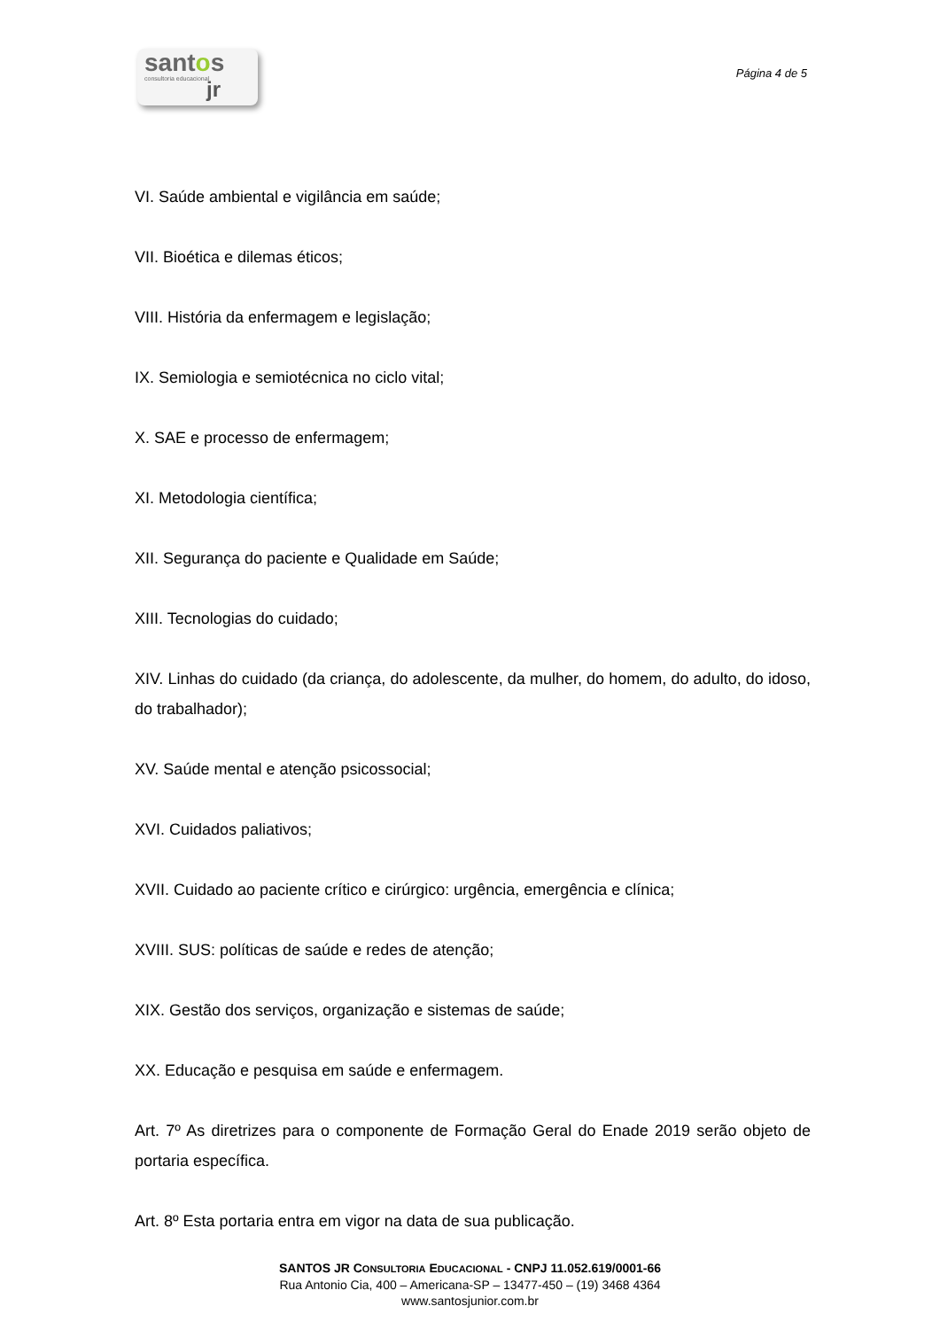santos
consultoria educacional
jr
Página 4 de 5
VI. Saúde ambiental e vigilância em saúde;
VII. Bioética e dilemas éticos;
VIII. História da enfermagem e legislação;
IX. Semiologia e semiotécnica no ciclo vital;
X. SAE e processo de enfermagem;
XI. Metodologia científica;
XII. Segurança do paciente e Qualidade em Saúde;
XIII. Tecnologias do cuidado;
XIV. Linhas do cuidado (da criança, do adolescente, da mulher, do homem, do adulto, do idoso, do trabalhador);
XV. Saúde mental e atenção psicossocial;
XVI. Cuidados paliativos;
XVII. Cuidado ao paciente crítico e cirúrgico: urgência, emergência e clínica;
XVIII. SUS: políticas de saúde e redes de atenção;
XIX. Gestão dos serviços, organização e sistemas de saúde;
XX. Educação e pesquisa em saúde e enfermagem.
Art. 7º As diretrizes para o componente de Formação Geral do Enade 2019 serão objeto de portaria específica.
Art. 8º Esta portaria entra em vigor na data de sua publicação.
SANTOS JR CONSULTORIA EDUCACIONAL - CNPJ 11.052.619/0001-66
Rua Antonio Cia, 400 – Americana-SP – 13477-450 – (19) 3468 4364
www.santosjunior.com.br